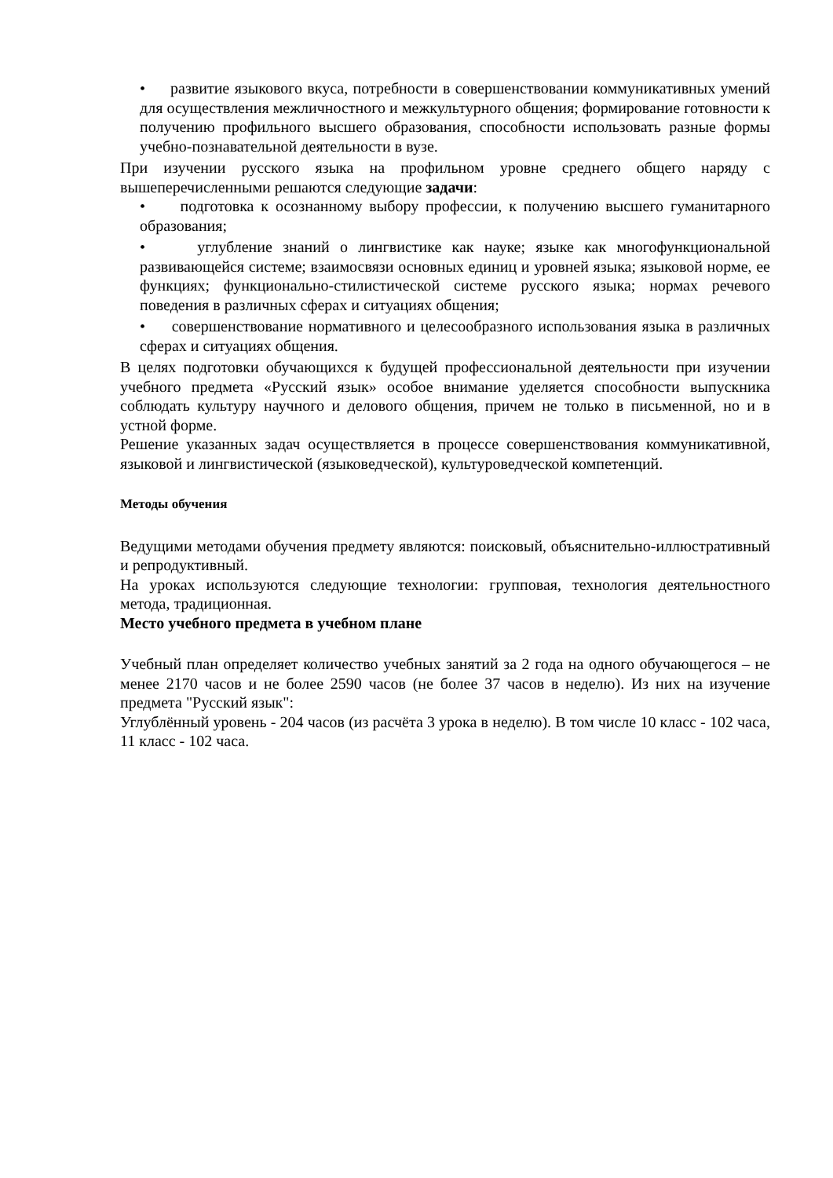• развитие языкового вкуса, потребности в совершенствовании коммуникативных умений для осуществления межличностного и межкультурного общения; формирование готовности к получению профильного высшего образования, способности использовать разные формы учебно-познавательной деятельности в вузе.
При изучении русского языка на профильном уровне среднего общего наряду с вышеперечисленными решаются следующие задачи:
• подготовка к осознанному выбору профессии, к получению высшего гуманитарного образования;
• углубление знаний о лингвистике как науке; языке как многофункциональной развивающейся системе; взаимосвязи основных единиц и уровней языка; языковой норме, ее функциях; функционально-стилистической системе русского языка; нормах речевого поведения в различных сферах и ситуациях общения;
• совершенствование нормативного и целесообразного использования языка в различных сферах и ситуациях общения.
В целях подготовки обучающихся к будущей профессиональной деятельности при изучении учебного предмета «Русский язык» особое внимание уделяется способности выпускника соблюдать культуру научного и делового общения, причем не только в письменной, но и в устной форме.
Решение указанных задач осуществляется в процессе совершенствования коммуникативной, языковой и лингвистической (языковедческой), культуроведческой компетенций.
Методы обучения
Ведущими методами обучения предмету являются: поисковый, объяснительно-иллюстративный и репродуктивный.
На уроках используются следующие технологии: групповая, технология деятельностного метода, традиционная.
Место учебного предмета в учебном плане
Учебный план определяет количество учебных занятий за 2 года на одного обучающегося – не менее 2170 часов и не более 2590 часов (не более 37 часов в неделю). Из них на изучение предмета "Русский язык":
Углублённый уровень - 204 часов (из расчёта 3 урока в неделю). В том числе 10 класс - 102 часа, 11 класс - 102 часа.